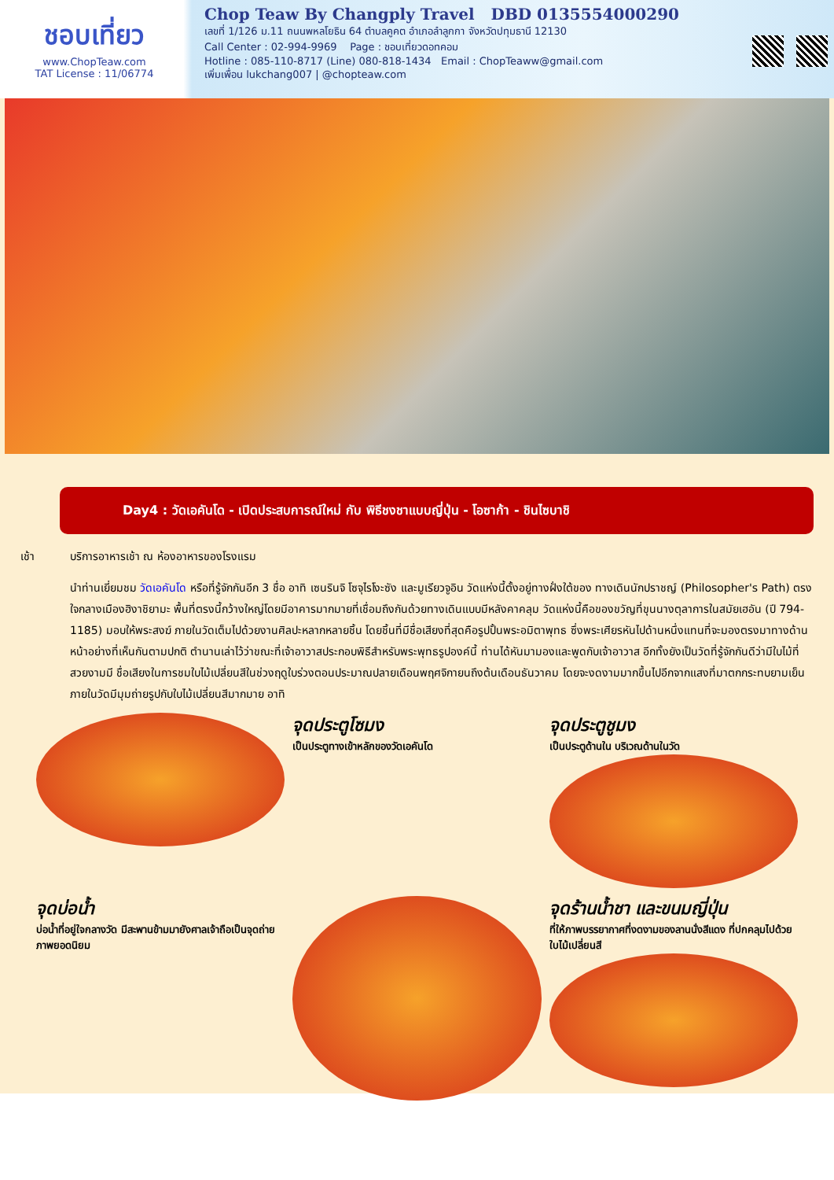ชอบเที่ยว
www.ChopTeaw.com
TAT License : 11/06774
Chop Teaw By Changply Travel DBD 0135554000290
เลขที่ 1/126 ม.11 ถนนพหลโยธิน 64 ตำบลคูคต อำเภอลำลูกกา จังหวัดปทุมธานี 12130
Call Center : 02-994-9969 Page : ชอบเที่ยวดอทคอม
Hotline : 085-110-8717 (Line) 080-818-1434 Email : ChopTeaww@gmail.com
เพิ่มเพื่อน lukchang007 | @chopteaw.com
Day4 : วัดเอคันโด - เปิดประสบการณ์ใหม่ กับ พิธีชงชาแบบญี่ปุ่น - โอซาก้า - ชินไซบาชิ
เช้า บริการอาหารเช้า ณ ห้องอาหารของโรงแรม
นำท่านเยี่ยมชม วัดเอคันโด หรือที่รู้จักกันอีก 3 ชื่อ อาทิ เซนรินจิ โซจุไรโงะซัง และมูเรียวจูอิน วัดแห่งนี้ตั้งอยู่ทางฝั่งใต้ของ ทางเดินนักปราชญ์ (Philosopher's Path) ตรงใจกลางเมืองฮิงาชิยามะ พื้นที่ตรงนี้กว้างใหญ่โดยมีอาคารมากมายที่เชื่อมถึงกันด้วยทางเดินแบบมีหลังคาคลุม วัดแห่งนี้คือของขวัญที่ขุนนางตุลาการในสมัยเฮอัน (ปี 794-1185) มอบให้พระสงฆ์ ภายในวัดเต็มไปด้วยงานศิลปะหลากหลายชิ้น โดยชิ้นที่มีชื่อเสียงที่สุดคือรูปปั้นพระอมิตาพุทธ ซึ่งพระเศียรหันไปด้านหนึ่งแทนที่จะมองตรงมาทางด้านหน้าอย่างที่เห็นกันตามปกติ ตำนานเล่าไว้ว่าขณะที่เจ้าอาวาสประกอบพิธีสำหรับพระพุทธรูปองค์นี้ ท่านได้หันมามองและพูดกับเจ้าอาวาส อีกทั้งยังเป็นวัดที่รู้จักกันดีว่ามีใบไม้ที่สวยงามมี ชื่อเสียงในการชมใบไม้เปลี่ยนสีในช่วงฤดูใบร่วงตอนประมาณปลายเดือนพฤศจิกายนถึงต้นเดือนธันวาคม โดยจะงดงามมากขึ้นไปอีกจากแสงที่มาตกกระทบยามเย็น ภายในวัดมีมุมถ่ายรูปกับใบไม้เปลี่ยนสีมากมาย อาทิ
จุดประตูโซมง
เป็นประตูทางเข้าหลักของวัดเอคันโด
จุดประตูชูมง
เป็นประตูด้านใน บริเวณด้านในวัด
จุดบ่อน้ำ
บ่อน้ำที่อยู่ใจกลางวัด มีสะพานข้ามมายังศาลเจ้าถือเป็นจุดถ่ายภาพยอดนิยม
จุดร้านน้ำชา และขนมญี่ปุ่น
ที่ให้ภาพบรรยากาศที่งดงามของลานนั่งสีแดง ที่ปกคลุมไปด้วยใบไม้เปลี่ยนสี